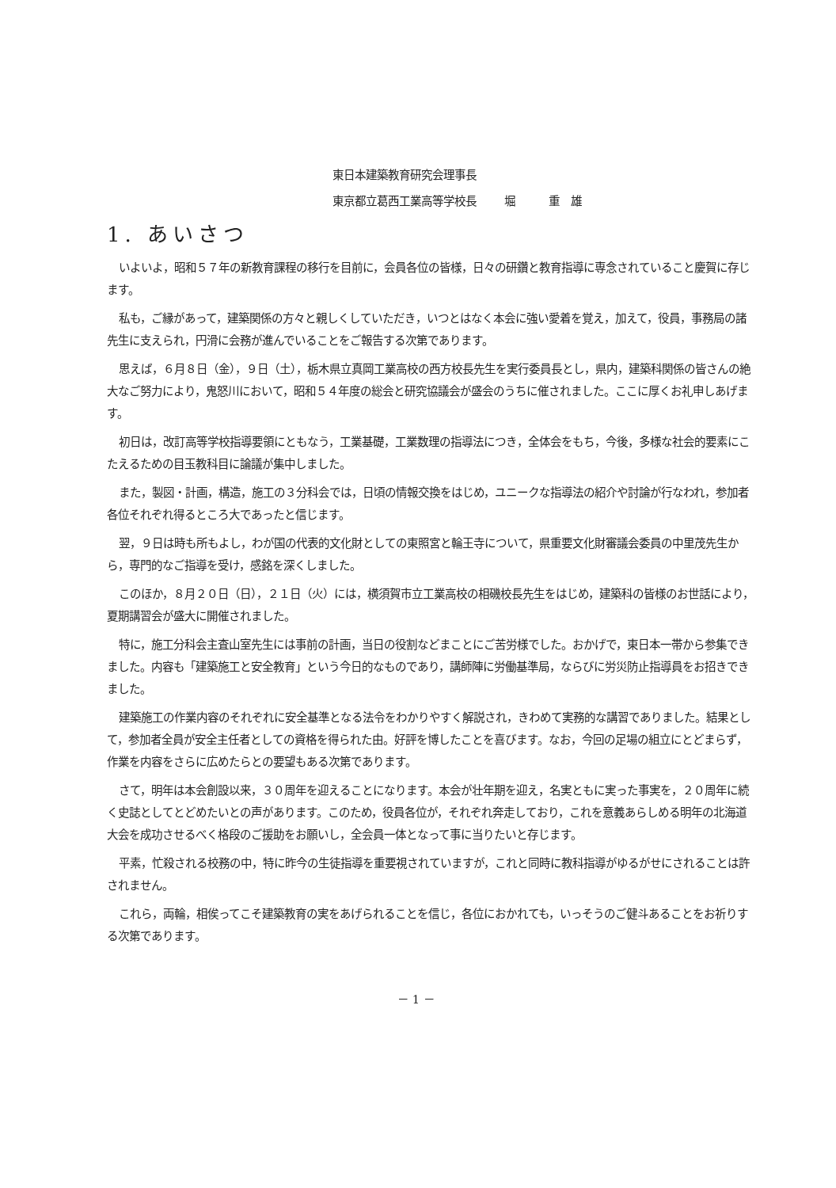東日本建築教育研究会理事長
東京都立葛西工業高等学校長 堀　　　重　雄
1. あいさつ
いよいよ，昭和５７年の新教育課程の移行を目前に，会員各位の皆様，日々の研鑽と教育指導に専念されていること慶賀に存じます。
私も，ご縁があって，建築関係の方々と親しくしていただき，いつとはなく本会に強い愛着を覚え，加えて，役員，事務局の諸先生に支えられ，円滑に会務が進んでいることをご報告する次第であります。
思えば，６月８日（金），９日（土），栃木県立真岡工業高校の西方校長先生を実行委員長とし，県内，建築科関係の皆さんの絶大なご努力により，鬼怒川において，昭和５４年度の総会と研究協議会が盛会のうちに催されました。ここに厚くお礼申しあげます。
初日は，改訂高等学校指導要領にともなう，工業基礎，工業数理の指導法につき，全体会をもち，今後，多様な社会的要素にこたえるための目玉教科目に論議が集中しました。
また，製図・計画，構造，施工の３分科会では，日頃の情報交換をはじめ，ユニークな指導法の紹介や討論が行なわれ，参加者各位それぞれ得るところ大であったと信じます。
翌，９日は時も所もよし，わが国の代表的文化財としての東照宮と輪王寺について，県重要文化財審議会委員の中里茂先生から，専門的なご指導を受け，感銘を深くしました。
このほか，８月２０日（日），２１日（火）には，横須賀市立工業高校の相磯校長先生をはじめ，建築科の皆様のお世話により，夏期講習会が盛大に開催されました。
特に，施工分科会主査山室先生には事前の計画，当日の役割などまことにご苦労様でした。おかげで，東日本一帯から参集できました。内容も「建築施工と安全教育」という今日的なものであり，講師陣に労働基準局，ならびに労災防止指導員をお招きできました。
建築施工の作業内容のそれぞれに安全基準となる法令をわかりやすく解説され，きわめて実務的な講習でありました。結果として，参加者全員が安全主任者としての資格を得られた由。好評を博したことを喜びます。なお，今回の足場の組立にとどまらず，作業を内容をさらに広めたらとの要望もある次第であります。
さて，明年は本会創設以来，３０周年を迎えることになります。本会が壮年期を迎え，名実ともに実った事実を，２０周年に続く史誌としてとどめたいとの声があります。このため，役員各位が，それぞれ奔走しており，これを意義あらしめる明年の北海道大会を成功させるべく格段のご援助をお願いし，全会員一体となって事に当りたいと存じます。
平素，忙殺される校務の中，特に昨今の生徒指導を重要視されていますが，これと同時に教科指導がゆるがせにされることは許されません。
これら，両輪，相俟ってこそ建築教育の実をあげられることを信じ，各位におかれても，いっそうのご健斗あることをお祈りする次第であります。
－ 1 －